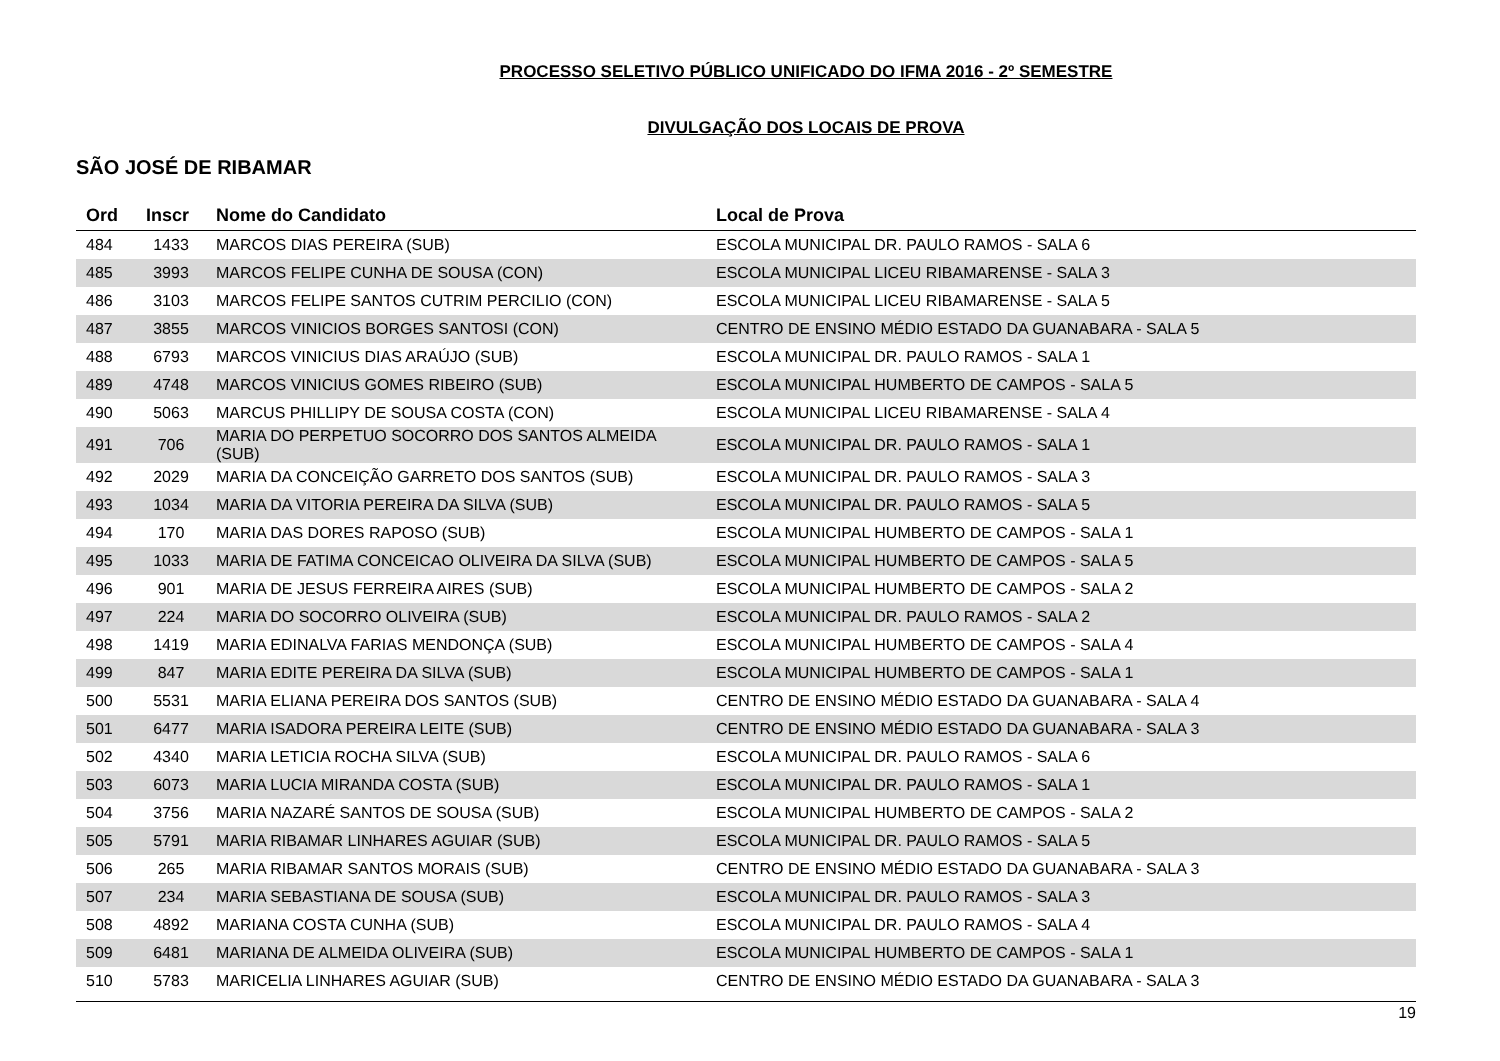PROCESSO SELETIVO PÚBLICO UNIFICADO DO IFMA 2016 - 2º SEMESTRE
DIVULGAÇÃO DOS LOCAIS DE PROVA
SÃO JOSÉ DE RIBAMAR
| Ord | Inscr | Nome do Candidato | Local de Prova |
| --- | --- | --- | --- |
| 484 | 1433 | MARCOS DIAS PEREIRA (SUB) | ESCOLA MUNICIPAL DR. PAULO RAMOS - SALA 6 |
| 485 | 3993 | MARCOS FELIPE CUNHA DE SOUSA (CON) | ESCOLA MUNICIPAL LICEU RIBAMARENSE - SALA 3 |
| 486 | 3103 | MARCOS FELIPE SANTOS CUTRIM PERCILIO (CON) | ESCOLA MUNICIPAL LICEU RIBAMARENSE - SALA 5 |
| 487 | 3855 | MARCOS VINICIOS BORGES SANTOSI (CON) | CENTRO DE ENSINO MÉDIO ESTADO DA GUANABARA - SALA 5 |
| 488 | 6793 | MARCOS VINICIUS DIAS ARAÚJO (SUB) | ESCOLA MUNICIPAL DR. PAULO RAMOS - SALA 1 |
| 489 | 4748 | MARCOS VINICIUS GOMES RIBEIRO (SUB) | ESCOLA MUNICIPAL HUMBERTO DE CAMPOS - SALA 5 |
| 490 | 5063 | MARCUS PHILLIPY DE SOUSA COSTA (CON) | ESCOLA MUNICIPAL LICEU RIBAMARENSE - SALA 4 |
| 491 | 706 | MARIA DO PERPETUO SOCORRO DOS SANTOS ALMEIDA (SUB) | ESCOLA MUNICIPAL DR. PAULO RAMOS - SALA 1 |
| 492 | 2029 | MARIA DA CONCEIÇÃO GARRETO DOS SANTOS (SUB) | ESCOLA MUNICIPAL DR. PAULO RAMOS - SALA 3 |
| 493 | 1034 | MARIA DA VITORIA PEREIRA DA SILVA (SUB) | ESCOLA MUNICIPAL DR. PAULO RAMOS - SALA 5 |
| 494 | 170 | MARIA DAS DORES RAPOSO (SUB) | ESCOLA MUNICIPAL HUMBERTO DE CAMPOS - SALA 1 |
| 495 | 1033 | MARIA DE FATIMA CONCEICAO OLIVEIRA DA SILVA (SUB) | ESCOLA MUNICIPAL HUMBERTO DE CAMPOS - SALA 5 |
| 496 | 901 | MARIA DE JESUS FERREIRA AIRES (SUB) | ESCOLA MUNICIPAL HUMBERTO DE CAMPOS - SALA 2 |
| 497 | 224 | MARIA DO SOCORRO OLIVEIRA (SUB) | ESCOLA MUNICIPAL DR. PAULO RAMOS - SALA 2 |
| 498 | 1419 | MARIA EDINALVA FARIAS MENDONÇA (SUB) | ESCOLA MUNICIPAL HUMBERTO DE CAMPOS - SALA 4 |
| 499 | 847 | MARIA EDITE PEREIRA DA SILVA (SUB) | ESCOLA MUNICIPAL HUMBERTO DE CAMPOS - SALA 1 |
| 500 | 5531 | MARIA ELIANA PEREIRA DOS SANTOS (SUB) | CENTRO DE ENSINO MÉDIO ESTADO DA GUANABARA - SALA 4 |
| 501 | 6477 | MARIA ISADORA PEREIRA LEITE (SUB) | CENTRO DE ENSINO MÉDIO ESTADO DA GUANABARA - SALA 3 |
| 502 | 4340 | MARIA LETICIA ROCHA SILVA (SUB) | ESCOLA MUNICIPAL DR. PAULO RAMOS - SALA 6 |
| 503 | 6073 | MARIA LUCIA MIRANDA COSTA (SUB) | ESCOLA MUNICIPAL DR. PAULO RAMOS - SALA 1 |
| 504 | 3756 | MARIA NAZARÉ SANTOS DE SOUSA (SUB) | ESCOLA MUNICIPAL HUMBERTO DE CAMPOS - SALA 2 |
| 505 | 5791 | MARIA RIBAMAR LINHARES AGUIAR (SUB) | ESCOLA MUNICIPAL DR. PAULO RAMOS - SALA 5 |
| 506 | 265 | MARIA RIBAMAR SANTOS MORAIS (SUB) | CENTRO DE ENSINO MÉDIO ESTADO DA GUANABARA - SALA 3 |
| 507 | 234 | MARIA SEBASTIANA DE SOUSA (SUB) | ESCOLA MUNICIPAL DR. PAULO RAMOS - SALA 3 |
| 508 | 4892 | MARIANA COSTA CUNHA (SUB) | ESCOLA MUNICIPAL DR. PAULO RAMOS - SALA 4 |
| 509 | 6481 | MARIANA DE ALMEIDA OLIVEIRA (SUB) | ESCOLA MUNICIPAL HUMBERTO DE CAMPOS - SALA 1 |
| 510 | 5783 | MARICELIA LINHARES AGUIAR (SUB) | CENTRO DE ENSINO MÉDIO ESTADO DA GUANABARA - SALA 3 |
19